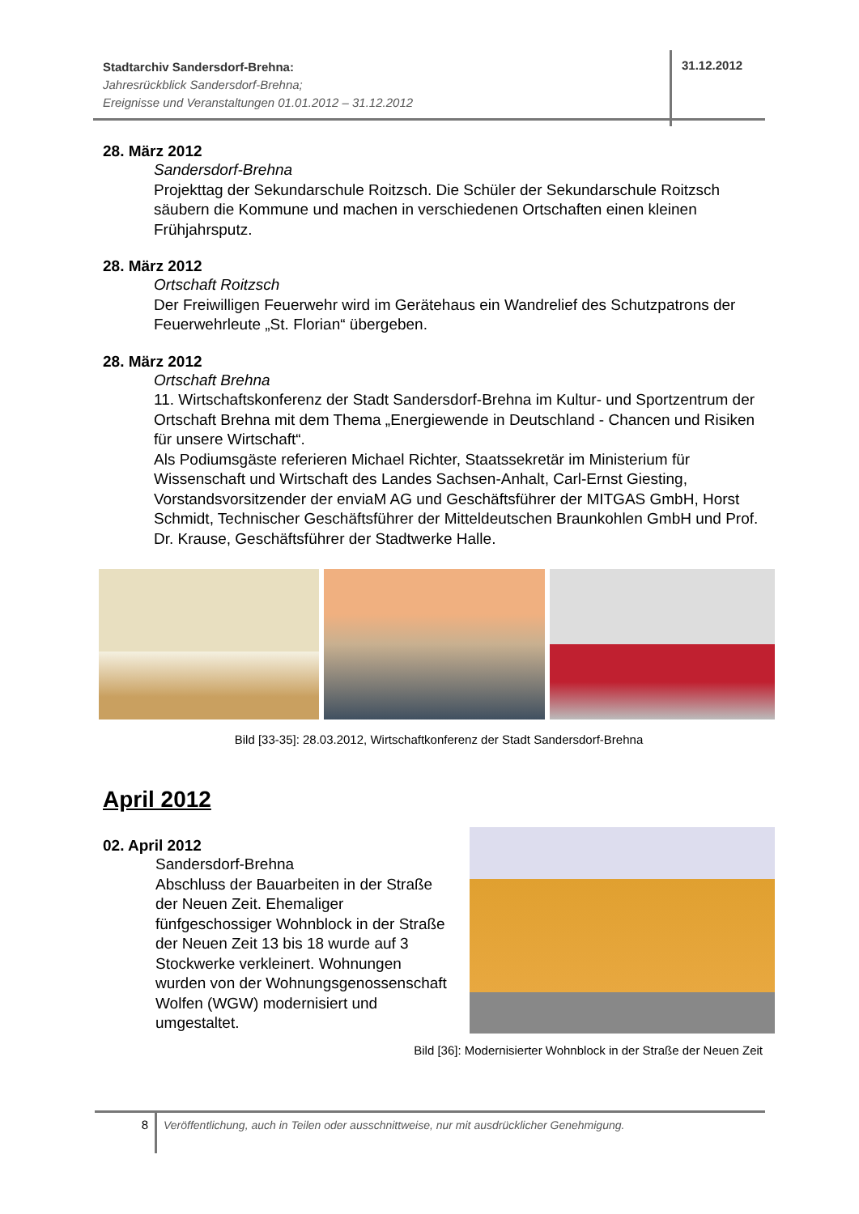Stadtarchiv Sandersdorf-Brehna:
Jahresrückblick Sandersdorf-Brehna;
Ereignisse und Veranstaltungen 01.01.2012 – 31.12.2012
31.12.2012
28. März 2012
Sandersdorf-Brehna
Projekttag der Sekundarschule Roitzsch. Die Schüler der Sekundarschule Roitzsch säubern die Kommune und machen in verschiedenen Ortschaften einen kleinen Frühjahrsputz.
28. März 2012
Ortschaft Roitzsch
Der Freiwilligen Feuerwehr wird im Gerätehaus ein Wandrelief des Schutzpatrons der Feuerwehrleute „St. Florian“ übergeben.
28. März 2012
Ortschaft Brehna
11. Wirtschaftskonferenz der Stadt Sandersdorf-Brehna im Kultur- und Sportzentrum der Ortschaft Brehna mit dem Thema „Energiewende in Deutschland - Chancen und Risiken für unsere Wirtschaft“.
Als Podiumsgäste referieren Michael Richter, Staatssekretär im Ministerium für Wissenschaft und Wirtschaft des Landes Sachsen-Anhalt, Carl-Ernst Giesting, Vorstandsvorsitzender der enviaM AG und Geschäftsführer der MITGAS GmbH, Horst Schmidt, Technischer Geschäftsführer der Mitteldeutschen Braunkohlen GmbH und Prof. Dr. Krause, Geschäftsführer der Stadtwerke Halle.
Bild [33-35]: 28.03.2012, Wirtschaftkonferenz der Stadt Sandersdorf-Brehna
April 2012
02. April 2012
Sandersdorf-Brehna
Abschluss der Bauarbeiten in der Straße der Neuen Zeit. Ehemaliger fünfgeschossiger Wohnblock in der Straße der Neuen Zeit 13 bis 18 wurde auf 3 Stockwerke verkleinert. Wohnungen wurden von der Wohnungsgenossenschaft Wolfen (WGW) modernisiert und umgestaltet.
Bild [36]: Modernisierter Wohnblock in der Straße der Neuen Zeit
8 Veröffentlichung, auch in Teilen oder ausschnittweise, nur mit ausdrücklicher Genehmigung.